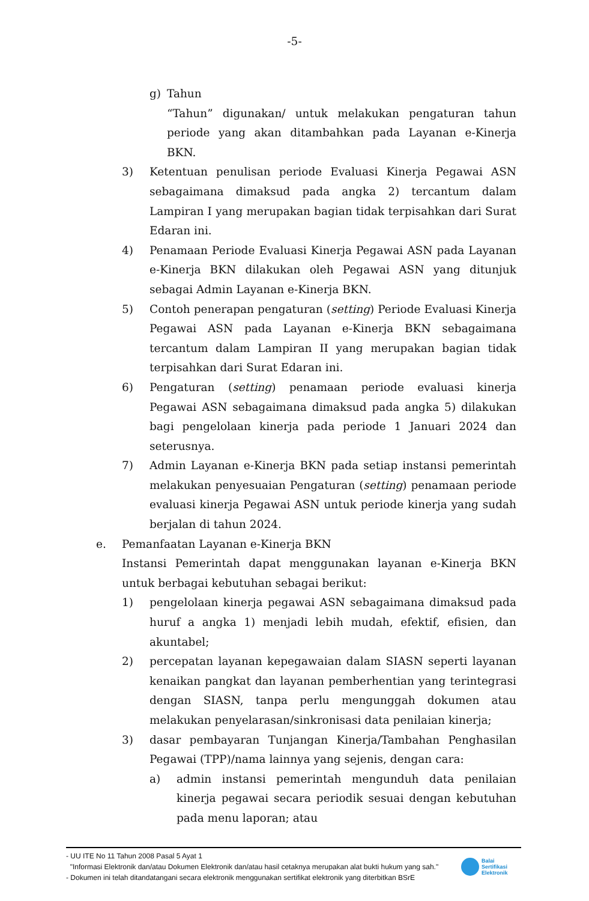-5-
g) Tahun
“Tahun” digunakan/ untuk melakukan pengaturan tahun periode yang akan ditambahkan pada Layanan e-Kinerja BKN.
3) Ketentuan penulisan periode Evaluasi Kinerja Pegawai ASN sebagaimana dimaksud pada angka 2) tercantum dalam Lampiran I yang merupakan bagian tidak terpisahkan dari Surat Edaran ini.
4) Penamaan Periode Evaluasi Kinerja Pegawai ASN pada Layanan e-Kinerja BKN dilakukan oleh Pegawai ASN yang ditunjuk sebagai Admin Layanan e-Kinerja BKN.
5) Contoh penerapan pengaturan (setting) Periode Evaluasi Kinerja Pegawai ASN pada Layanan e-Kinerja BKN sebagaimana tercantum dalam Lampiran II yang merupakan bagian tidak terpisahkan dari Surat Edaran ini.
6) Pengaturan (setting) penamaan periode evaluasi kinerja Pegawai ASN sebagaimana dimaksud pada angka 5) dilakukan bagi pengelolaan kinerja pada periode 1 Januari 2024 dan seterusnya.
7) Admin Layanan e-Kinerja BKN pada setiap instansi pemerintah melakukan penyesuaian Pengaturan (setting) penamaan periode evaluasi kinerja Pegawai ASN untuk periode kinerja yang sudah berjalan di tahun 2024.
e. Pemanfaatan Layanan e-Kinerja BKN
Instansi Pemerintah dapat menggunakan layanan e-Kinerja BKN untuk berbagai kebutuhan sebagai berikut:
1) pengelolaan kinerja pegawai ASN sebagaimana dimaksud pada huruf a angka 1) menjadi lebih mudah, efektif, efisien, dan akuntabel;
2) percepatan layanan kepegawaian dalam SIASN seperti layanan kenaikan pangkat dan layanan pemberhentian yang terintegrasi dengan SIASN, tanpa perlu mengunggah dokumen atau melakukan penyelarasan/sinkronisasi data penilaian kinerja;
3) dasar pembayaran Tunjangan Kinerja/Tambahan Penghasilan Pegawai (TPP)/nama lainnya yang sejenis, dengan cara:
a) admin instansi pemerintah mengunduh data penilaian kinerja pegawai secara periodik sesuai dengan kebutuhan pada menu laporan; atau
- UU ITE No 11 Tahun 2008 Pasal 5 Ayat 1
"Informasi Elektronik dan/atau Dokumen Elektronik dan/atau hasil cetaknya merupakan alat bukti hukum yang sah."
- Dokumen ini telah ditandatangani secara elektronik menggunakan sertifikat elektronik yang diterbitkan BSrE
Balai
Sertifikasi
Elektronik